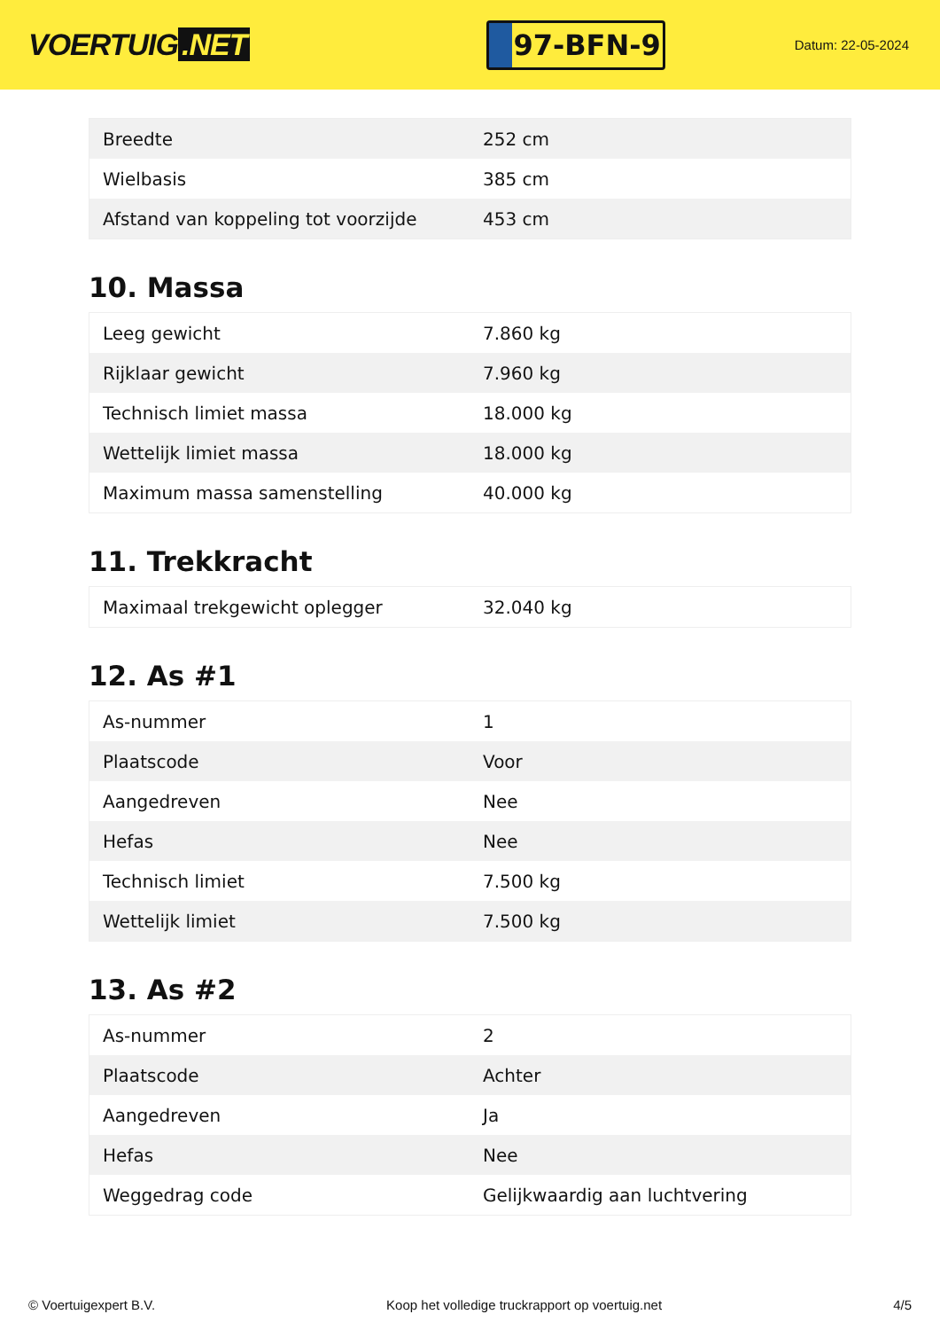VOERTUIG.NET
97-BFN-9
Datum: 22-05-2024
| Breedte | 252 cm |
| Wielbasis | 385 cm |
| Afstand van koppeling tot voorzijde | 453 cm |
10. Massa
| Leeg gewicht | 7.860 kg |
| Rijklaar gewicht | 7.960 kg |
| Technisch limiet massa | 18.000 kg |
| Wettelijk limiet massa | 18.000 kg |
| Maximum massa samenstelling | 40.000 kg |
11. Trekkracht
| Maximaal trekgewicht oplegger | 32.040 kg |
12. As #1
| As-nummer | 1 |
| Plaatscode | Voor |
| Aangedreven | Nee |
| Hefas | Nee |
| Technisch limiet | 7.500 kg |
| Wettelijk limiet | 7.500 kg |
13. As #2
| As-nummer | 2 |
| Plaatscode | Achter |
| Aangedreven | Ja |
| Hefas | Nee |
| Weggedrag code | Gelijkwaardig aan luchtvering |
© Voertuigexpert B.V. Koop het volledige truckrapport op voertuig.net 4/5